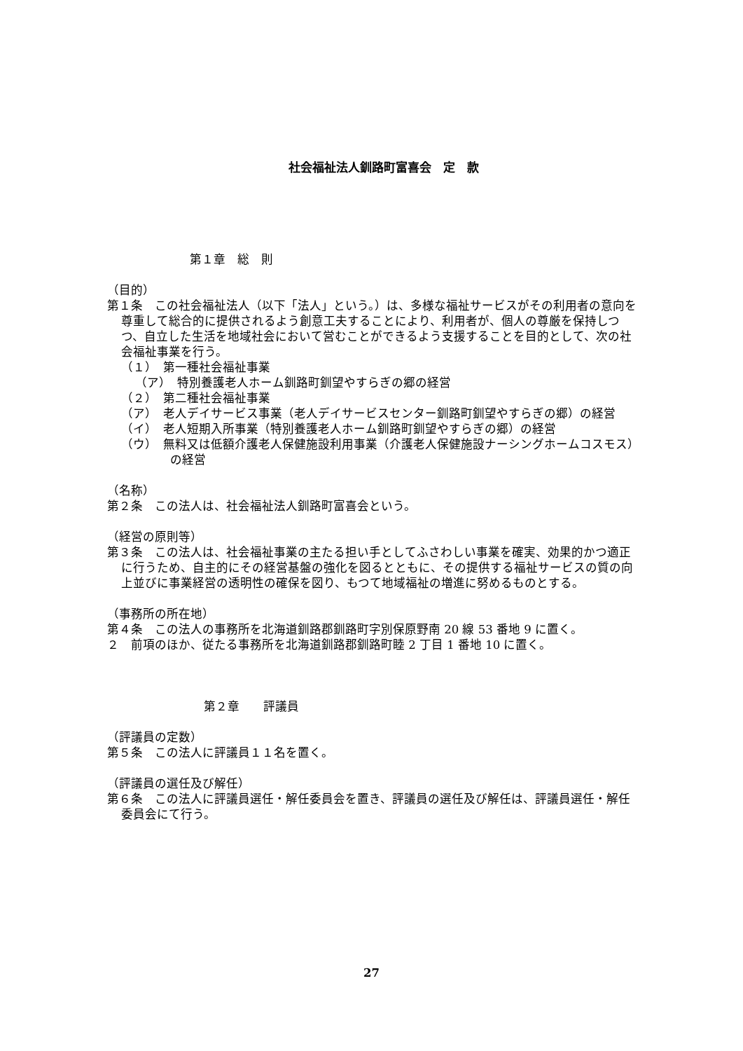社会福祉法人釧路町富喜会　定　款
第１章　総　則
（目的）
第１条　この社会福祉法人（以下「法人」という。）は、多様な福祉サービスがその利用者の意向を尊重して総合的に提供されるよう創意工夫することにより、利用者が、個人の尊厳を保持しつつ、自立した生活を地域社会において営むことができるよう支援することを目的として、次の社会福祉事業を行う。
（１）　第一種社会福祉事業
（ア）　特別養護老人ホーム釧路町釧望やすらぎの郷の経営
（２）　第二種社会福祉事業
（ア）　老人デイサービス事業（老人デイサービスセンター釧路町釧望やすらぎの郷）の経営
（イ）　老人短期入所事業（特別養護老人ホーム釧路町釧望やすらぎの郷）の経営
（ウ）　無料又は低額介護老人保健施設利用事業（介護老人保健施設ナーシングホームコスモス）の経営
（名称）
第２条　この法人は、社会福祉法人釧路町富喜会という。
（経営の原則等）
第３条　この法人は、社会福祉事業の主たる担い手としてふさわしい事業を確実、効果的かつ適正に行うため、自主的にその経営基盤の強化を図るとともに、その提供する福祉サービスの質の向上並びに事業経営の透明性の確保を図り、もつて地域福祉の増進に努めるものとする。
（事務所の所在地）
第４条　この法人の事務所を北海道釧路郡釧路町字別保原野南 20 線 53 番地 9 に置く。
２　前項のほか、従たる事務所を北海道釧路郡釧路町睦 2 丁目 1 番地 10 に置く。
第２章　　評議員
（評議員の定数）
第５条　この法人に評議員１１名を置く。
（評議員の選任及び解任）
第６条　この法人に評議員選任・解任委員会を置き、評議員の選任及び解任は、評議員選任・解任委員会にて行う。
27